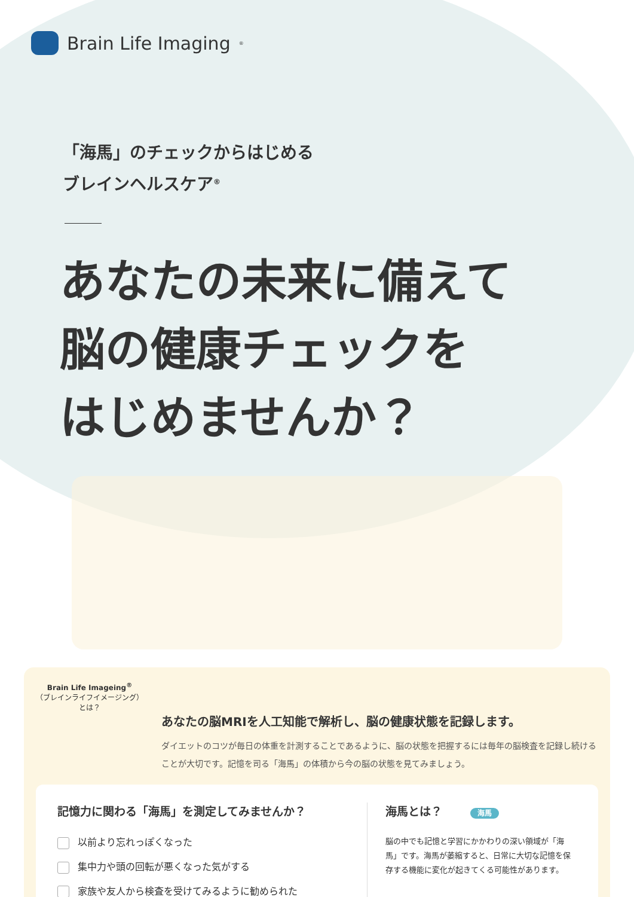Brain Life Imaging<sup>®</sup>
「海馬」のチェックからはじめる
ブレインヘルスケア<sup>®</sup>
あなたの未来に備えて
脳の健康チェックを
はじめませんか？
Brain Life Imageing<sup>®</sup>
（ブレインライフイメージング）
とは？
あなたの脳MRIを人工知能で解析し、脳の健康状態を記録します。
ダイエットのコツが毎日の体重を計測することであるように、脳の状態を把握するには毎年の脳検査を記録し続けることが大切です。記憶を司る「海馬」の体積から今の脳の状態を見てみましょう。
記憶力に関わる「海馬」を測定してみませんか？
以前より忘れっぽくなった
集中力や頭の回転が悪くなった気がする
家族や友人から検査を受けてみるように勧められた
海馬とは？ 海馬
脳の中でも記憶と学習にかかわりの深い領域が「海馬」です。海馬が萎縮すると、日常に大切な記憶を保存する機能に変化が起きてくる可能性があります。